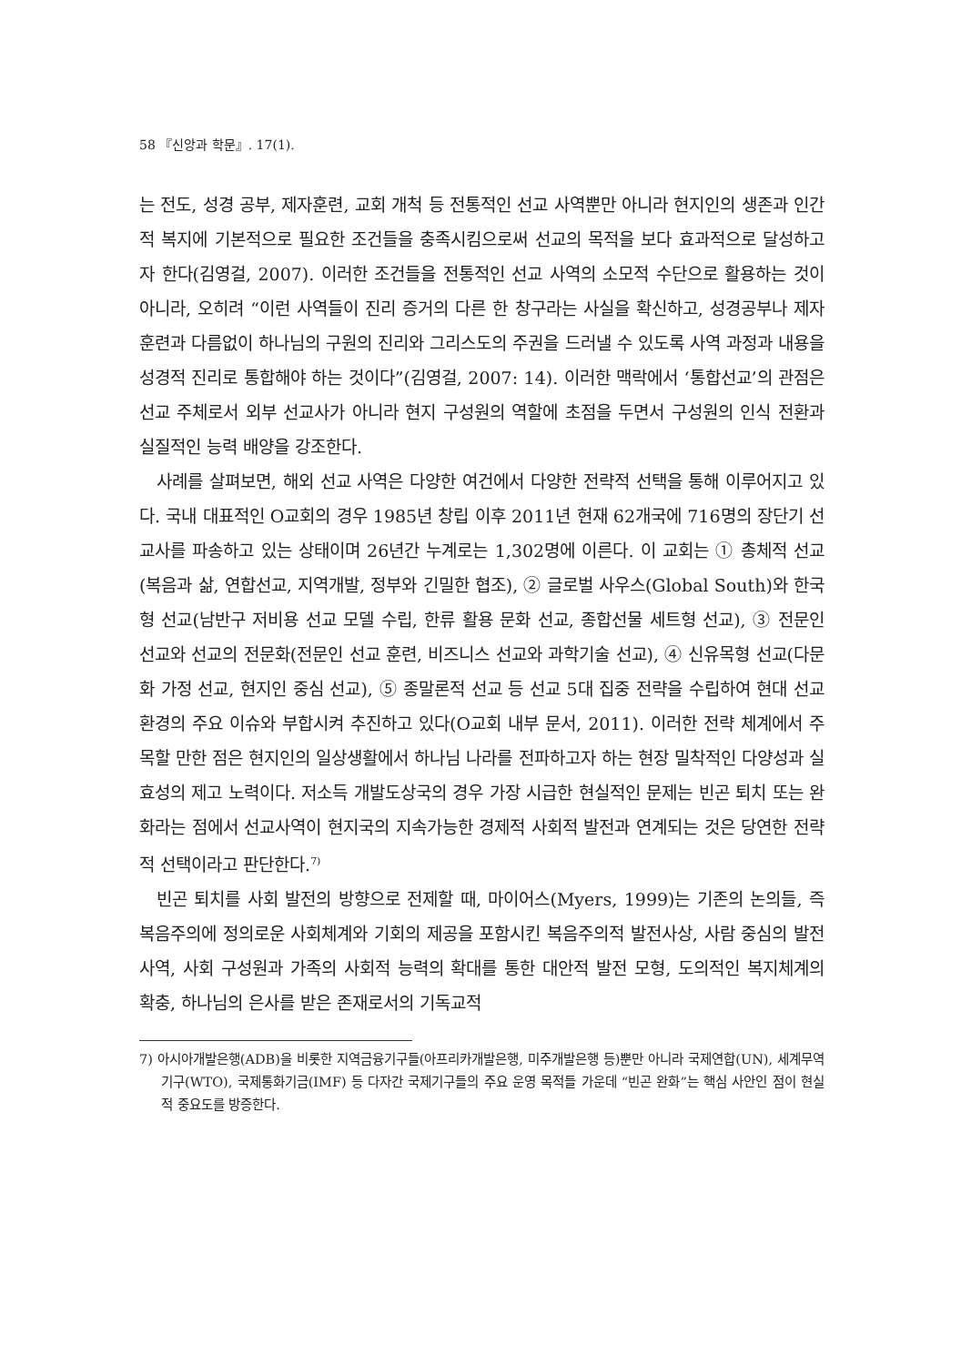58 『신앙과 학문』. 17(1).
는 전도, 성경 공부, 제자훈련, 교회 개척 등 전통적인 선교 사역뿐만 아니라 현지인의 생존과 인간적 복지에 기본적으로 필요한 조건들을 충족시킴으로써 선교의 목적을 보다 효과적으로 달성하고자 한다(김영걸, 2007). 이러한 조건들을 전통적인 선교 사역의 소모적 수단으로 활용하는 것이 아니라, 오히려 “이런 사역들이 진리 증거의 다른 한 창구라는 사실을 확신하고, 성경공부나 제자 훈련과 다름없이 하나님의 구원의 진리와 그리스도의 주권을 드러낼 수 있도록 사역 과정과 내용을 성경적 진리로 통합해야 하는 것이다”(김영걸, 2007: 14). 이러한 맥락에서 ‘통합선교’의 관점은 선교 주체로서 외부 선교사가 아니라 현지 구성원의 역할에 초점을 두면서 구성원의 인식 전환과 실질적인 능력 배양을 강조한다.
사례를 살펴보면, 해외 선교 사역은 다양한 여건에서 다양한 전략적 선택을 통해 이루어지고 있다. 국내 대표적인 O교회의 경우 1985년 창립 이후 2011년 현재 62개국에 716명의 장단기 선교사를 파송하고 있는 상태이며 26년간 누계로는 1,302명에 이른다. 이 교회는 ① 총체적 선교(복음과 삶, 연합선교, 지역개발, 정부와 긴밀한 협조), ② 글로벌 사우스(Global South)와 한국형 선교(남반구 저비용 선교 모델 수립, 한류 활용 문화 선교, 종합선물 세트형 선교), ③ 전문인 선교와 선교의 전문화(전문인 선교 훈련, 비즈니스 선교와 과학기술 선교), ④ 신유목형 선교(다문화 가정 선교, 현지인 중심 선교), ⑤ 종말론적 선교 등 선교 5대 집중 전략을 수립하여 현대 선교 환경의 주요 이슈와 부합시켜 추진하고 있다(O교회 내부 문서, 2011). 이러한 전략 체계에서 주목할 만한 점은 현지인의 일상생활에서 하나님 나라를 전파하고자 하는 현장 밀착적인 다양성과 실효성의 제고 노력이다. 저소득 개발도상국의 경우 가장 시급한 현실적인 문제는 빈곤 퇴치 또는 완화라는 점에서 선교사역이 현지국의 지속가능한 경제적 사회적 발전과 연계되는 것은 당연한 전략적 선택이라고 판단한다.<sup>7)</sup>
빈곤 퇴치를 사회 발전의 방향으로 전제할 때, 마이어스(Myers, 1999)는 기존의 논의들, 즉 복음주의에 정의로운 사회체계와 기회의 제공을 포함시킨 복음주의적 발전사상, 사람 중심의 발전 사역, 사회 구성원과 가족의 사회적 능력의 확대를 통한 대안적 발전 모형, 도의적인 복지체계의 확충, 하나님의 은사를 받은 존재로서의 기독교적
7) 아시아개발은행(ADB)을 비롯한 지역금융기구들(아프리카개발은행, 미주개발은행 등)뿐만 아니라 국제연합(UN), 세계무역기구(WTO), 국제통화기금(IMF) 등 다자간 국제기구들의 주요 운영 목적들 가운데 “빈곤 완화”는 핵심 사안인 점이 현실적 중요도를 방증한다.